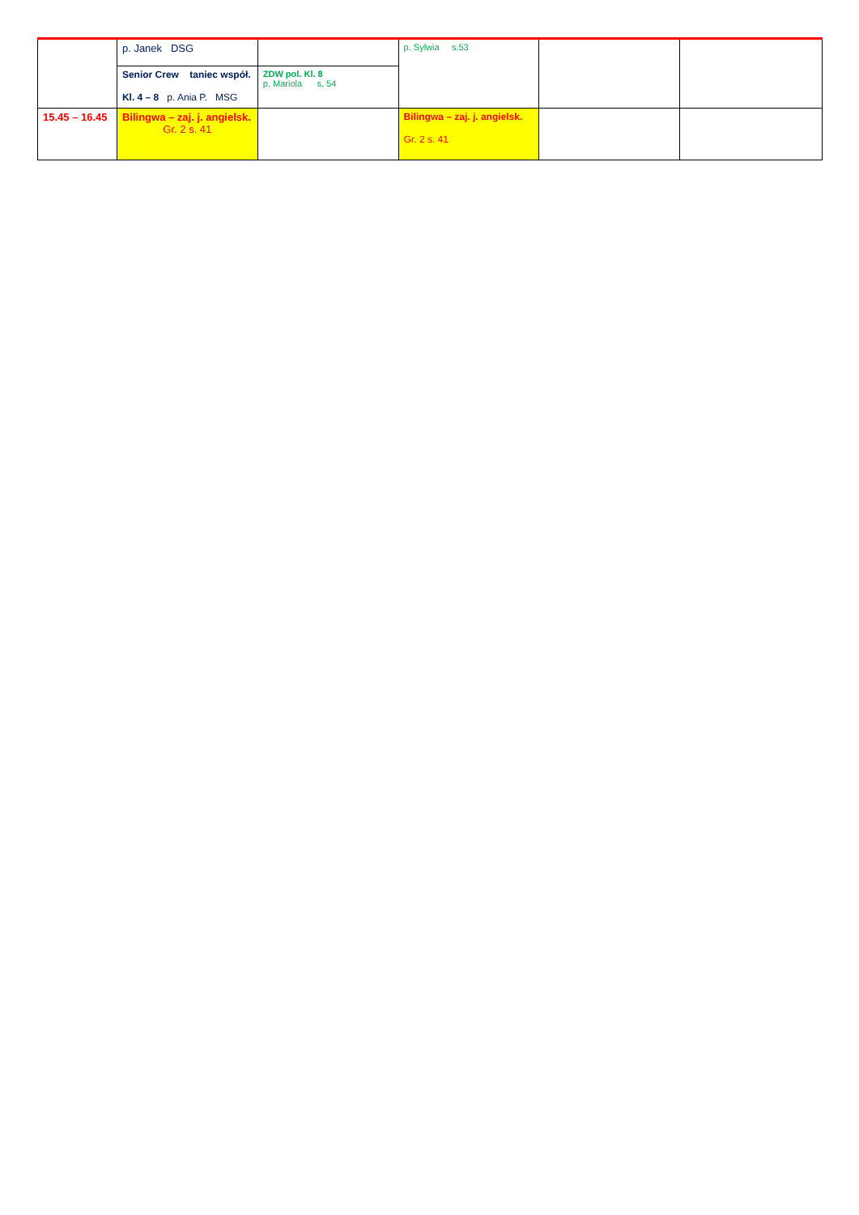| | p. Janek DSG | | p. Sylwia s.53 | | |
| | Senior Crew taniec współ. Kl. 4 – 8 p. Ania P. MSG | ZDW pol. Kl. 8 p. Mariola s. 54 | | | |
| 15.45 – 16.45 | Bilingwa – zaj. j. angielsk. Gr. 2 s. 41 | | Bilingwa – zaj. j. angielsk. Gr. 2 s. 41 | | |